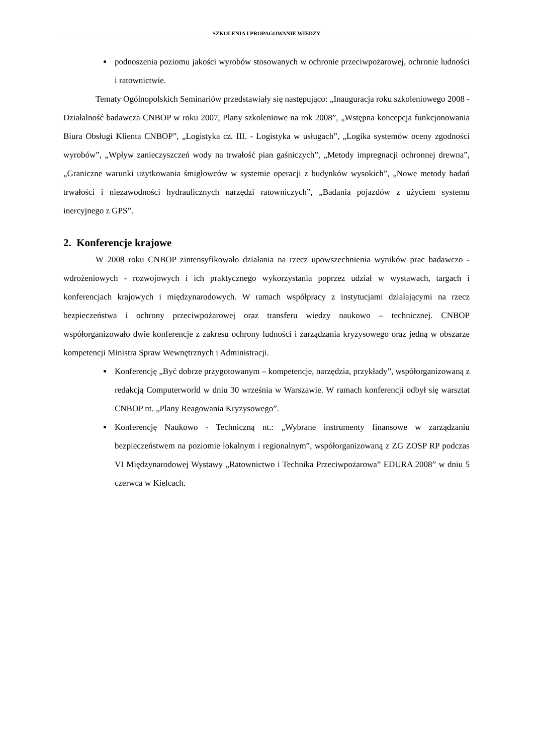SZKOLENIA I PROPAGOWANIE WIEDZY
podnoszenia poziomu jakości wyrobów stosowanych w ochronie przeciwpożarowej, ochronie ludności i ratownictwie.
Tematy Ogólnopolskich Seminariów przedstawiały się następująco: „Inauguracja roku szkoleniowego 2008 - Działalność badawcza CNBOP w roku 2007, Plany szkoleniowe na rok 2008”, „Wstępna koncepcja funkcjonowania Biura Obsługi Klienta CNBOP”, „Logistyka cz. III. - Logistyka w usługach”, „Logika systemów oceny zgodności wyrobów”, „Wpływ zanieczyszczeń wody na trwałość pian gaśniczych”, „Metody impregnacji ochronnej drewna”, „Graniczne warunki użytkowania śmigłowców w systemie operacji z budynków wysokich”, „Nowe metody badań trwałości i niezawodności hydraulicznych narzędzi ratowniczych”, „Badania pojazdów z użyciem systemu inercyjnego z GPS”.
2. Konferencje krajowe
W 2008 roku CNBOP zintensyfikowało działania na rzecz upowszechnienia wyników prac badawczo - wdrożeniowych - rozwojowych i ich praktycznego wykorzystania poprzez udział w wystawach, targach i konferencjach krajowych i międzynarodowych. W ramach współpracy z instytucjami działającymi na rzecz bezpieczeństwa i ochrony przeciwpożarowej oraz transferu wiedzy naukowo – technicznej. CNBOP współorganizowało dwie konferencje z zakresu ochrony ludności i zarządzania kryzysowego oraz jedną w obszarze kompetencji Ministra Spraw Wewnętrznych i Administracji.
Konferencję „Być dobrze przygotowanym – kompetencje, narzędzia, przykłady”, współorganizowaną z redakcją Computerworld w dniu 30 września w Warszawie. W ramach konferencji odbył się warsztat CNBOP nt. „Plany Reagowania Kryzysowego”.
Konferencję Naukowo - Techniczną nt.: „Wybrane instrumenty finansowe w zarządzaniu bezpieczeństwem na poziomie lokalnym i regionalnym”, współorganizowaną z ZG ZOSP RP podczas VI Międzynarodowej Wystawy „Ratownictwo i Technika Przeciwpożarowa” EDURA 2008” w dniu 5 czerwca w Kielcach.